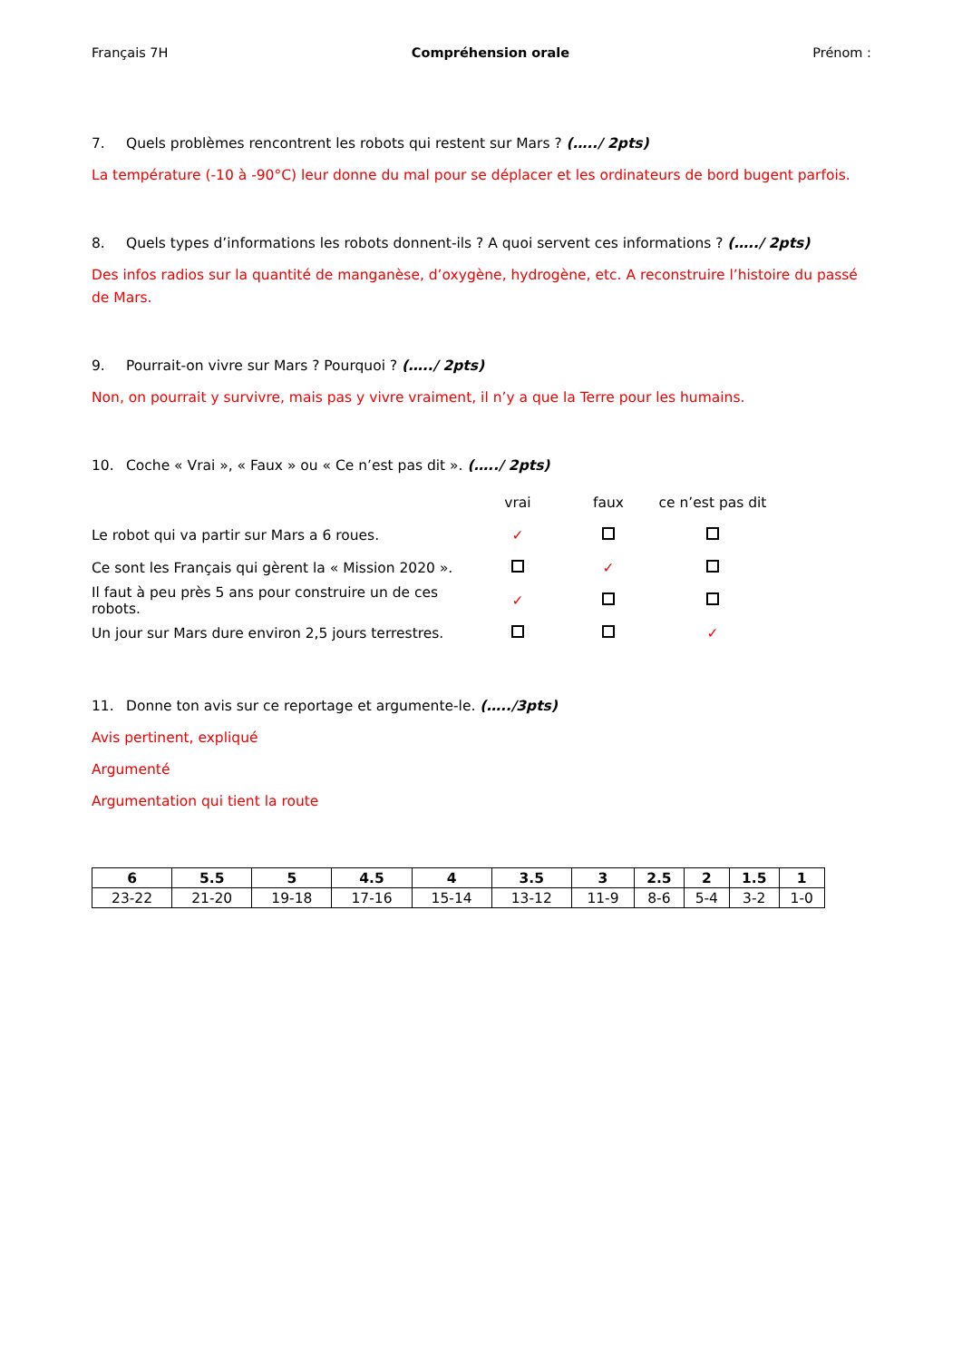Français 7H Compréhension orale Prénom :
7. Quels problèmes rencontrent les robots qui restent sur Mars ? (…../ 2pts)
La température (-10 à -90°C) leur donne du mal pour se déplacer et les ordinateurs de bord bugent parfois.
8. Quels types d’informations les robots donnent-ils ? A quoi servent ces informations ? (…../ 2pts)
Des infos radios sur la quantité de manganèse, d’oxygène, hydrogène, etc. A reconstruire l’histoire du passé de Mars.
9. Pourrait-on vivre sur Mars ? Pourquoi ? (…../ 2pts)
Non, on pourrait y survivre, mais pas y vivre vraiment, il n’y a que la Terre pour les humains.
10. Coche « Vrai », « Faux » ou « Ce n’est pas dit ». (…../ 2pts)
| | vrai | faux | ce n’est pas dit | |
| Le robot qui va partir sur Mars a 6 roues. | ✓ | | | |
| Ce sont les Français qui gèrent la « Mission 2020 ». | | ✓ | | |
| Il faut à peu près 5 ans pour construire un de ces robots. | ✓ | | | |
| Un jour sur Mars dure environ 2,5 jours terrestres. | | | ✓ | |
11. Donne ton avis sur ce reportage et argumente-le. (…../3pts)
Avis pertinent, expliqué
Argumenté
Argumentation qui tient la route
| 6 | 5.5 | 5 | 4.5 | 4 | 3.5 | 3 | 2.5 | 2 | 1.5 | 1 |
| --- | --- | --- | --- | --- | --- | --- | --- | --- | --- | --- |
| 23-22 | 21-20 | 19-18 | 17-16 | 15-14 | 13-12 | 11-9 | 8-6 | 5-4 | 3-2 | 1-0 |